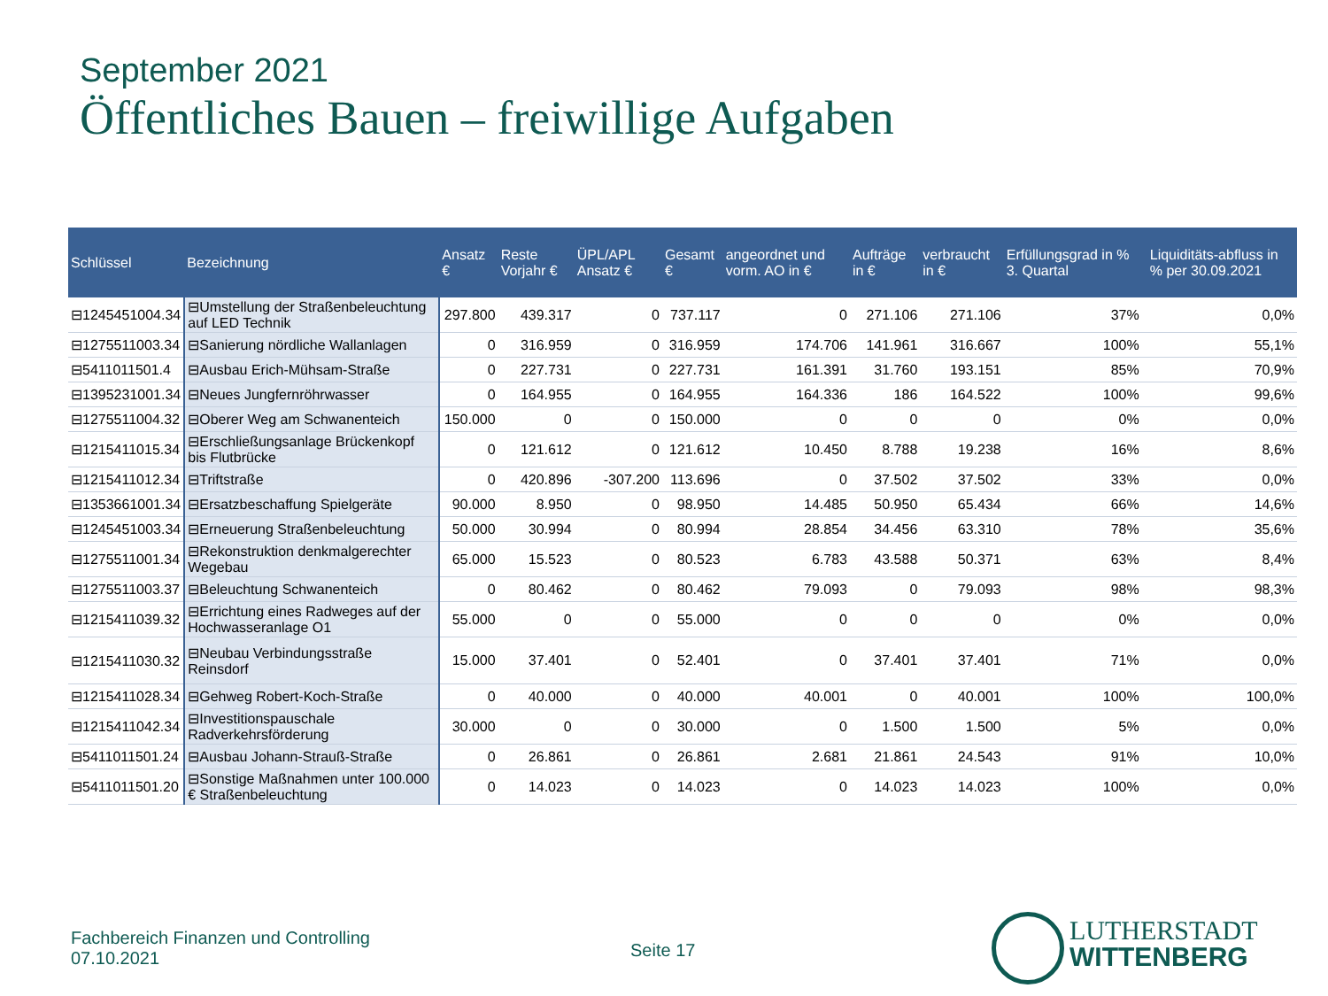September 2021
Öffentliches Bauen – freiwillige Aufgaben
| Schlüssel | Bezeichnung | Ansatz € | Reste Vorjahr € | ÜPL/APL Ansatz € | Gesamt € | angeordnet und vorm. AO in € | Aufträge in € | verbraucht in € | Erfüllungsgrad in % 3. Quartal | | Liquiditäts-abfluss in % per 30.09.2021 |
| --- | --- | --- | --- | --- | --- | --- | --- | --- | --- | --- | --- |
| ⊟1245451004.34 | ⊟Umstellung der Straßenbeleuchtung auf LED Technik | 297.800 | 439.317 | 0 | 737.117 | 0 | 271.106 | 271.106 | 37% | | 0,0% |
| ⊟1275511003.34 | ⊟Sanierung nördliche Wallanlagen | 0 | 316.959 | 0 | 316.959 | 174.706 | 141.961 | 316.667 | 100% | | 55,1% |
| ⊟5411011501.4 | ⊟Ausbau Erich-Mühsam-Straße | 0 | 227.731 | 0 | 227.731 | 161.391 | 31.760 | 193.151 | 85% | | 70,9% |
| ⊟1395231001.34 | ⊟Neues Jungfernröhrwasser | 0 | 164.955 | 0 | 164.955 | 164.336 | 186 | 164.522 | 100% | | 99,6% |
| ⊟1275511004.32 | ⊟Oberer Weg am Schwanenteich | 150.000 | 0 | 0 | 150.000 | 0 | 0 | 0 | 0% | | 0,0% |
| ⊟1215411015.34 | ⊟Erschließungsanlage Brückenkopf bis Flutbrücke | 0 | 121.612 | 0 | 121.612 | 10.450 | 8.788 | 19.238 | 16% | | 8,6% |
| ⊟1215411012.34 | ⊟Triftstraße | 0 | 420.896 | -307.200 | 113.696 | 0 | 37.502 | 37.502 | 33% | | 0,0% |
| ⊟1353661001.34 | ⊟Ersatzbeschaffung Spielgeräte | 90.000 | 8.950 | 0 | 98.950 | 14.485 | 50.950 | 65.434 | 66% | | 14,6% |
| ⊟1245451003.34 | ⊟Erneuerung Straßenbeleuchtung | 50.000 | 30.994 | 0 | 80.994 | 28.854 | 34.456 | 63.310 | 78% | | 35,6% |
| ⊟1275511001.34 | ⊟Rekonstruktion denkmalgerechter Wegebau | 65.000 | 15.523 | 0 | 80.523 | 6.783 | 43.588 | 50.371 | 63% | | 8,4% |
| ⊟1275511003.37 | ⊟Beleuchtung Schwanenteich | 0 | 80.462 | 0 | 80.462 | 79.093 | 0 | 79.093 | 98% | | 98,3% |
| ⊟1215411039.32 | ⊟Errichtung eines Radweges auf der Hochwasseranlage O1 | 55.000 | 0 | 0 | 55.000 | 0 | 0 | 0 | 0% | | 0,0% |
| ⊟1215411030.32 | ⊟Neubau Verbindungsstraße Reinsdorf | 15.000 | 37.401 | 0 | 52.401 | 0 | 37.401 | 37.401 | 71% | | 0,0% |
| ⊟1215411028.34 | ⊟Gehweg Robert-Koch-Straße | 0 | 40.000 | 0 | 40.000 | 40.001 | 0 | 40.001 | 100% | | 100,0% |
| ⊟1215411042.34 | ⊟Investitionspauschale Radverkehrsförderung | 30.000 | 0 | 0 | 30.000 | 0 | 1.500 | 1.500 | 5% | | 0,0% |
| ⊟5411011501.24 | ⊟Ausbau Johann-Strauß-Straße | 0 | 26.861 | 0 | 26.861 | 2.681 | 21.861 | 24.543 | 91% | | 10,0% |
| ⊟5411011501.20 | ⊟Sonstige Maßnahmen unter 100.000 € Straßenbeleuchtung | 0 | 14.023 | 0 | 14.023 | 0 | 14.023 | 14.023 | 100% | | 0,0% |
Fachbereich Finanzen und Controlling
07.10.2021
Seite 17
LUTHERSTADT
WITTENBERG